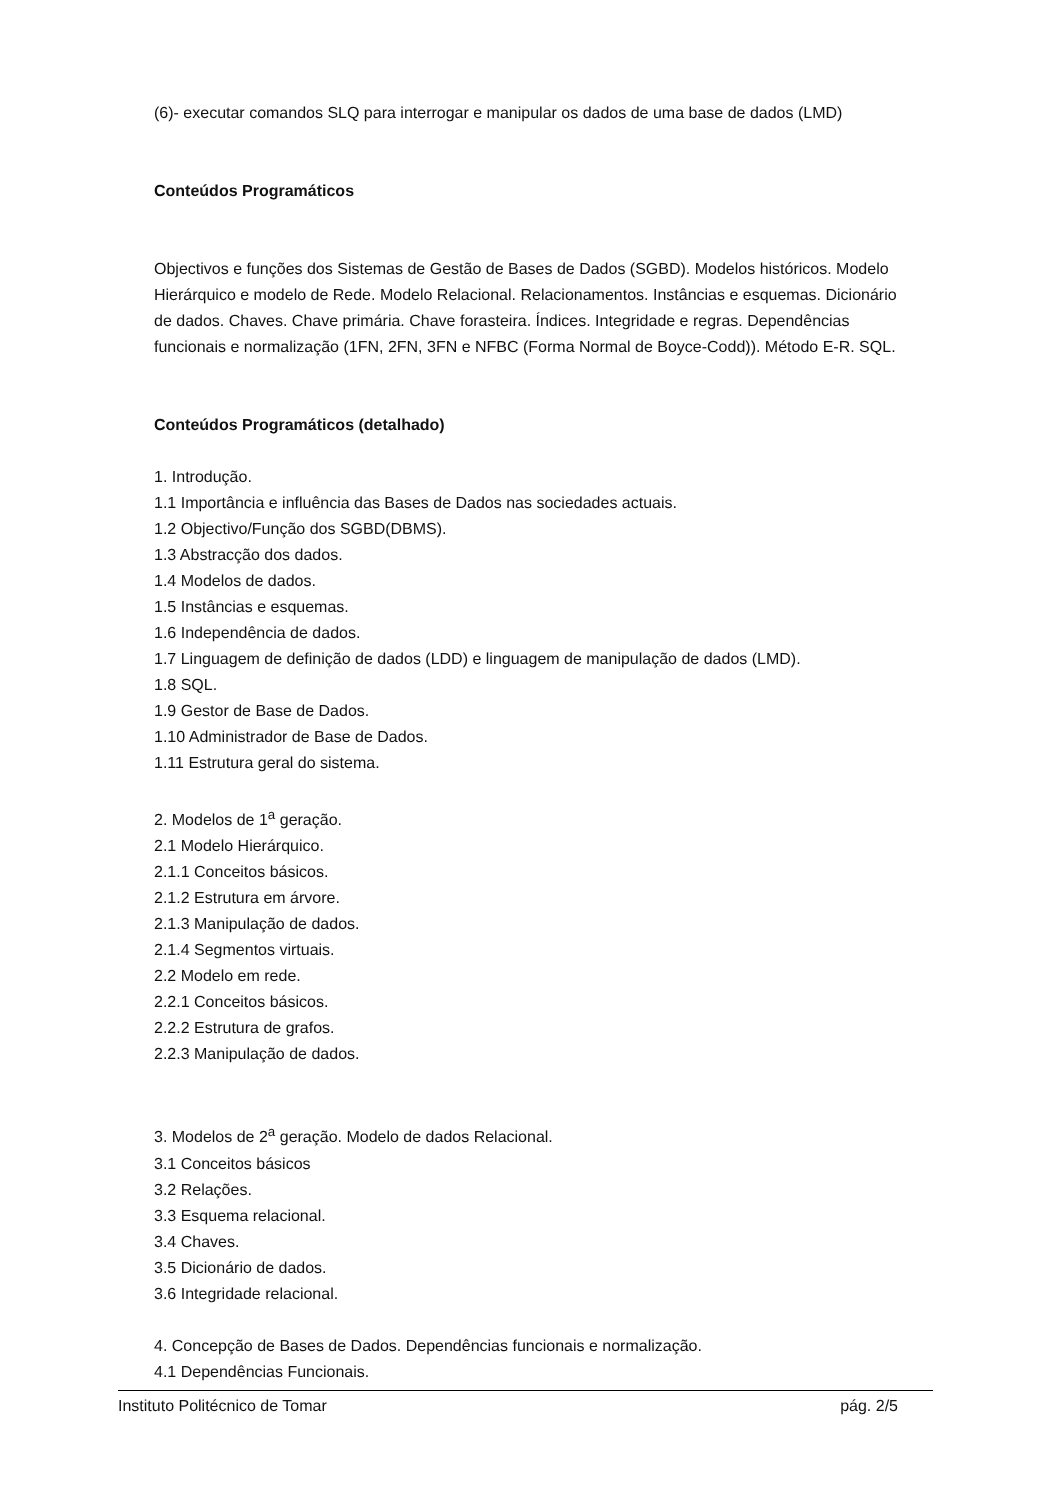(6)- executar comandos SLQ para interrogar e manipular os dados de uma base de dados (LMD)
Conteúdos Programáticos
Objectivos e funções dos Sistemas de Gestão de Bases de Dados (SGBD). Modelos históricos. Modelo Hierárquico e modelo de Rede. Modelo Relacional. Relacionamentos. Instâncias e esquemas. Dicionário de dados. Chaves. Chave primária. Chave forasteira. Índices. Integridade e regras. Dependências funcionais e normalização (1FN, 2FN, 3FN e NFBC (Forma Normal de Boyce-Codd)). Método E-R. SQL.
Conteúdos Programáticos (detalhado)
1. Introdução.
1.1 Importância e influência das Bases de Dados nas sociedades actuais.
1.2 Objectivo/Função dos SGBD(DBMS).
1.3 Abstracção dos dados.
1.4 Modelos de dados.
1.5 Instâncias e esquemas.
1.6 Independência de dados.
1.7 Linguagem de definição de dados (LDD) e linguagem de manipulação de dados (LMD).
1.8 SQL.
1.9 Gestor de Base de Dados.
1.10 Administrador de Base de Dados.
1.11 Estrutura geral do sistema.
2. Modelos de 1<sup>a</sup> geração.
2.1 Modelo Hierárquico.
2.1.1 Conceitos básicos.
2.1.2 Estrutura em árvore.
2.1.3 Manipulação de dados.
2.1.4 Segmentos virtuais.
2.2 Modelo em rede.
2.2.1 Conceitos básicos.
2.2.2 Estrutura de grafos.
2.2.3 Manipulação de dados.
3. Modelos de 2<sup>a</sup> geração. Modelo de dados Relacional.
3.1 Conceitos básicos
3.2 Relações.
3.3 Esquema relacional.
3.4 Chaves.
3.5 Dicionário de dados.
3.6 Integridade relacional.
4. Concepção de Bases de Dados. Dependências funcionais e normalização.
4.1 Dependências Funcionais.
Instituto Politécnico de Tomar pág. 2/5